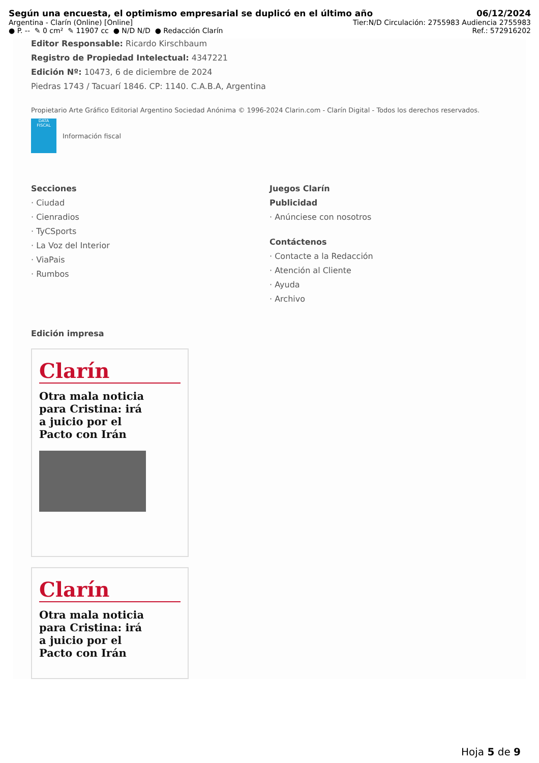Según una encuesta, el optimismo empresarial se duplicó en el último año 06/12/2024
Argentina - Clarín (Online) [Online] Tier:N/D Circulación: 2755983 Audiencia 2755983
● P. -- ✎ 0 cm² ✎ 11907 cc ● N/D N/D ● Redacción Clarín Ref.: 572916202
Editor Responsable: Ricardo Kirschbaum
Registro de Propiedad Intelectual: 4347221
Edición Nº: 10473, 6 de diciembre de 2024
Piedras 1743 / Tacuarí 1846. CP: 1140. C.A.B.A, Argentina
Propietario Arte Gráfico Editorial Argentino Sociedad Anónima © 1996-2024 Clarin.com - Clarín Digital - Todos los derechos reservados.
DATA FISCAL
Información fiscal
Secciones
· Ciudad
· Cienradios
· TyCSports
· La Voz del Interior
· ViaPais
· Rumbos
Juegos Clarín
Publicidad
· Anúnciese con nosotros
Contáctenos
· Contacte a la Redacción
· Atención al Cliente
· Ayuda
· Archivo
Edición impresa
Clarín
Otra mala noticia para Cristina: irá a juicio por el Pacto con Irán
Clarín
Otra mala noticia para Cristina: irá a juicio por el Pacto con Irán
Hoja 5 de 9